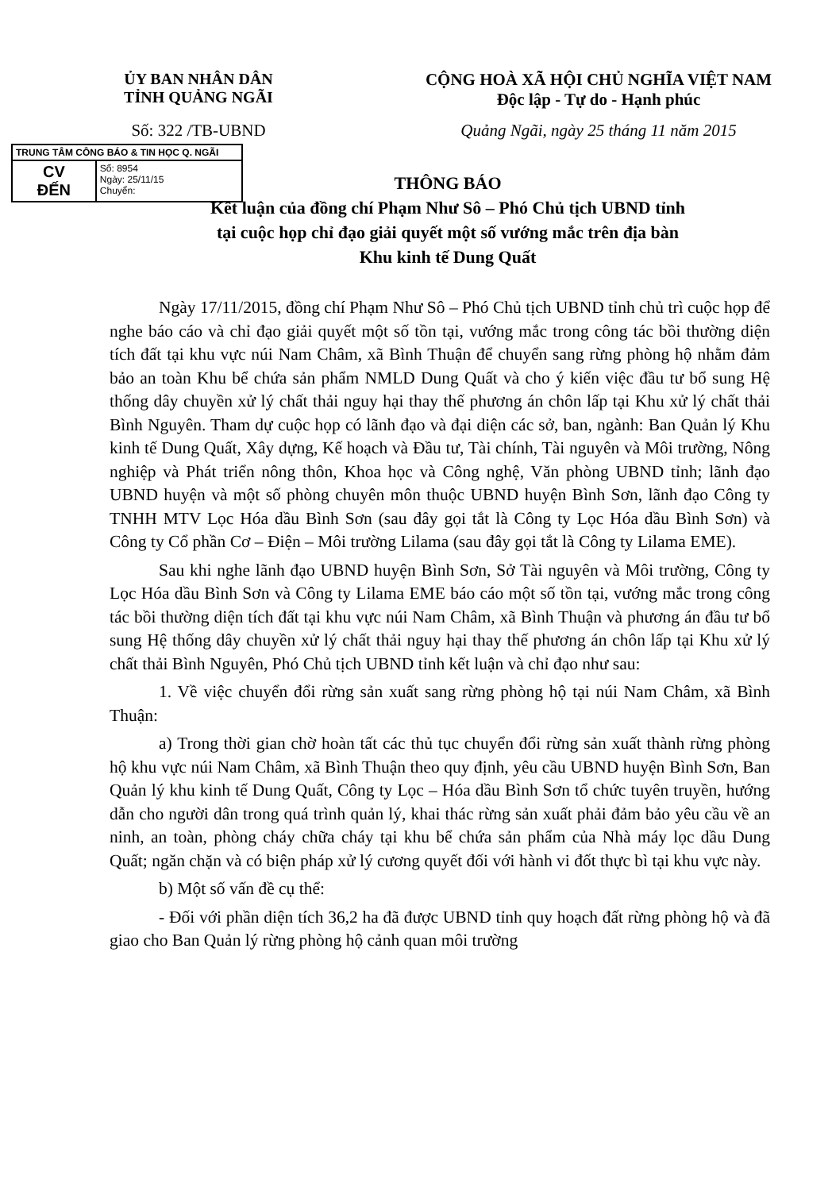ỦY BAN NHÂN DÂN
TỈNH QUẢNG NGÃI
CỘNG HOÀ XÃ HỘI CHỦ NGHĨA VIỆT NAM
Độc lập - Tự do - Hạnh phúc
Số: 322 /TB-UBND Quảng Ngãi, ngày 25 tháng 11 năm 2015
TRUNG TÂM CÔNG BÁO & TIN HỌC Q. NGÃI
| CV ĐẾN | Số: 8954 Ngày: 25/11/15 Chuyển: |
THÔNG BÁO
Kết luận của đồng chí Phạm Như Sô – Phó Chủ tịch UBND tỉnh
tại cuộc họp chỉ đạo giải quyết một số vướng mắc trên địa bàn
Khu kinh tế Dung Quất
Ngày 17/11/2015, đồng chí Phạm Như Sô – Phó Chủ tịch UBND tỉnh chủ trì cuộc họp để nghe báo cáo và chỉ đạo giải quyết một số tồn tại, vướng mắc trong công tác bồi thường diện tích đất tại khu vực núi Nam Châm, xã Bình Thuận để chuyển sang rừng phòng hộ nhằm đảm bảo an toàn Khu bể chứa sản phẩm NMLD Dung Quất và cho ý kiến việc đầu tư bổ sung Hệ thống dây chuyền xử lý chất thải nguy hại thay thế phương án chôn lấp tại Khu xử lý chất thải Bình Nguyên. Tham dự cuộc họp có lãnh đạo và đại diện các sở, ban, ngành: Ban Quản lý Khu kinh tế Dung Quất, Xây dựng, Kế hoạch và Đầu tư, Tài chính, Tài nguyên và Môi trường, Nông nghiệp và Phát triển nông thôn, Khoa học và Công nghệ, Văn phòng UBND tỉnh; lãnh đạo UBND huyện và một số phòng chuyên môn thuộc UBND huyện Bình Sơn, lãnh đạo Công ty TNHH MTV Lọc Hóa dầu Bình Sơn (sau đây gọi tắt là Công ty Lọc Hóa dầu Bình Sơn) và Công ty Cổ phần Cơ – Điện – Môi trường Lilama (sau đây gọi tắt là Công ty Lilama EME).
Sau khi nghe lãnh đạo UBND huyện Bình Sơn, Sở Tài nguyên và Môi trường, Công ty Lọc Hóa dầu Bình Sơn và Công ty Lilama EME báo cáo một số tồn tại, vướng mắc trong công tác bồi thường diện tích đất tại khu vực núi Nam Châm, xã Bình Thuận và phương án đầu tư bổ sung Hệ thống dây chuyền xử lý chất thải nguy hại thay thế phương án chôn lấp tại Khu xử lý chất thải Bình Nguyên, Phó Chủ tịch UBND tỉnh kết luận và chỉ đạo như sau:
1. Về việc chuyển đổi rừng sản xuất sang rừng phòng hộ tại núi Nam Châm, xã Bình Thuận:
a) Trong thời gian chờ hoàn tất các thủ tục chuyển đổi rừng sản xuất thành rừng phòng hộ khu vực núi Nam Châm, xã Bình Thuận theo quy định, yêu cầu UBND huyện Bình Sơn, Ban Quản lý khu kinh tế Dung Quất, Công ty Lọc – Hóa dầu Bình Sơn tổ chức tuyên truyền, hướng dẫn cho người dân trong quá trình quản lý, khai thác rừng sản xuất phải đảm bảo yêu cầu về an ninh, an toàn, phòng cháy chữa cháy tại khu bể chứa sản phẩm của Nhà máy lọc dầu Dung Quất; ngăn chặn và có biện pháp xử lý cương quyết đối với hành vi đốt thực bì tại khu vực này.
b) Một số vấn đề cụ thể:
- Đối với phần diện tích 36,2 ha đã được UBND tỉnh quy hoạch đất rừng phòng hộ và đã giao cho Ban Quản lý rừng phòng hộ cảnh quan môi trường